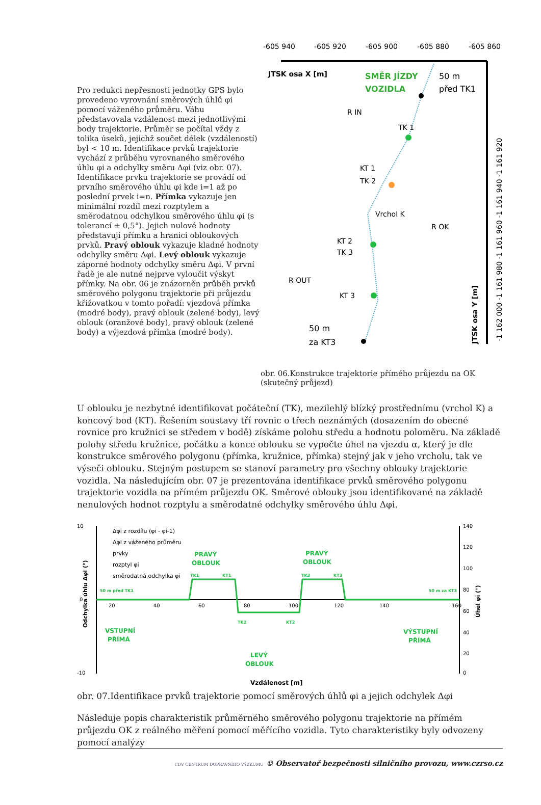Pro redukci nepřesnosti jednotky GPS bylo provedeno vyrovnání směrových úhlů φi pomocí váženého průměru. Váhu představovala vzdálenost mezi jednotlivými body trajektorie. Průměr se počítal vždy z tolika úseků, jejichž součet délek (vzdáleností) byl < 10 m. Identifikace prvků trajektorie vychází z průběhu vyrovnaného směrového úhlu φi a odchylky směru Δφi (viz obr. 07). Identifikace prvku trajektorie se provádí od prvního směrového úhlu φi kde i=1 až po poslední prvek i=n. Přímka vykazuje jen minimální rozdíl mezi rozptylem a směrodatnou odchylkou směrového úhlu φi (s tolerancí ± 0,5°). Jejich nulové hodnoty představují přímku a hranici obloukových prvků. Pravý oblouk vykazuje kladné hodnoty odchylky směru Δφi. Levý oblouk vykazuje záporné hodnoty odchylky směru Δφi. V první řadě je ale nutné nejprve vyloučit výskyt přímky. Na obr. 06 je znázorněn průběh prvků směrového polygonu trajektorie při průjezdu křižovatkou v tomto pořadí: vjezdová přímka (modré body), pravý oblouk (zelené body), levý oblouk (oranžové body), pravý oblouk (zelené body) a výjezdová přímka (modré body).
-605 940
-605 920
-605 900
-605 880
-605 860
JTSK osa X [m]
SMĚR JÍZDY
VOZIDLA
50 m
před TK1
R IN
TK 1
KT 1
TK 2
Vrchol K
R OK
KT 2
TK 3
R OUT
KT 3
50 m
za KT3
-1 162 000 -1 161 980 -1 161 960 -1 161 940 -1 161 920
JTSK osa Y [m]
obr. 06.Konstrukce trajektorie přímého průjezdu na OK (skutečný průjezd)
U oblouku je nezbytné identifikovat počáteční (TK), mezilehlý blízký prostřednímu (vrchol K) a koncový bod (KT). Řešením soustavy tří rovnic o třech neznámých (dosazením do obecné rovnice pro kružnici se středem v bodě) získáme polohu středu a hodnotu poloměru. Na základě polohy středu kružnice, počátku a konce oblouku se vypočte úhel na vjezdu α, který je dle konstrukce směrového polygonu (přímka, kružnice, přímka) stejný jak v jeho vrcholu, tak ve výseči oblouku. Stejným postupem se stanoví parametry pro všechny oblouky trajektorie vozidla. Na následujícím obr. 07 je prezentována identifikace prvků směrového polygonu trajektorie vozidla na přímém průjezdu OK. Směrové oblouky jsou identifikované na základě nenulových hodnot rozptylu a směrodatné odchylky směrového úhlu Δφi.
10
0
-10
20
40
60
80
100
120
140
160
140
120
100
80
60
40
20
0
PRAVÝ
OBLOUK
PRAVÝ
OBLOUK
VSTUPNÍ
PŘÍMÁ
LEVÝ
OBLOUK
VÝSTUPNÍ
PŘÍMÁ
50 m před TK1
50 m za KT3
TK1
KT1
TK2
KT2
TK3
KT3
Δφi z rozdílu (φi - φi-1)
Δφi z váženého průměru
prvky
rozptyl φi
směrodatná odchylka φi
Odchylka úhlu Δφi (°)
Úhel φi (°)
Vzdálenost [m]
obr. 07.Identifikace prvků trajektorie pomocí směrových úhlů φi a jejich odchylek Δφi
Následuje popis charakteristik průměrného směrového polygonu trajektorie na přímém průjezdu OK z reálného měření pomocí měřícího vozidla. Tyto charakteristiky byly odvozeny pomocí analýzy
CDV CENTRUM DOPRAVNÍHO VÝZKUMU © Observatoř bezpečnosti silničního provozu, www.czrso.cz